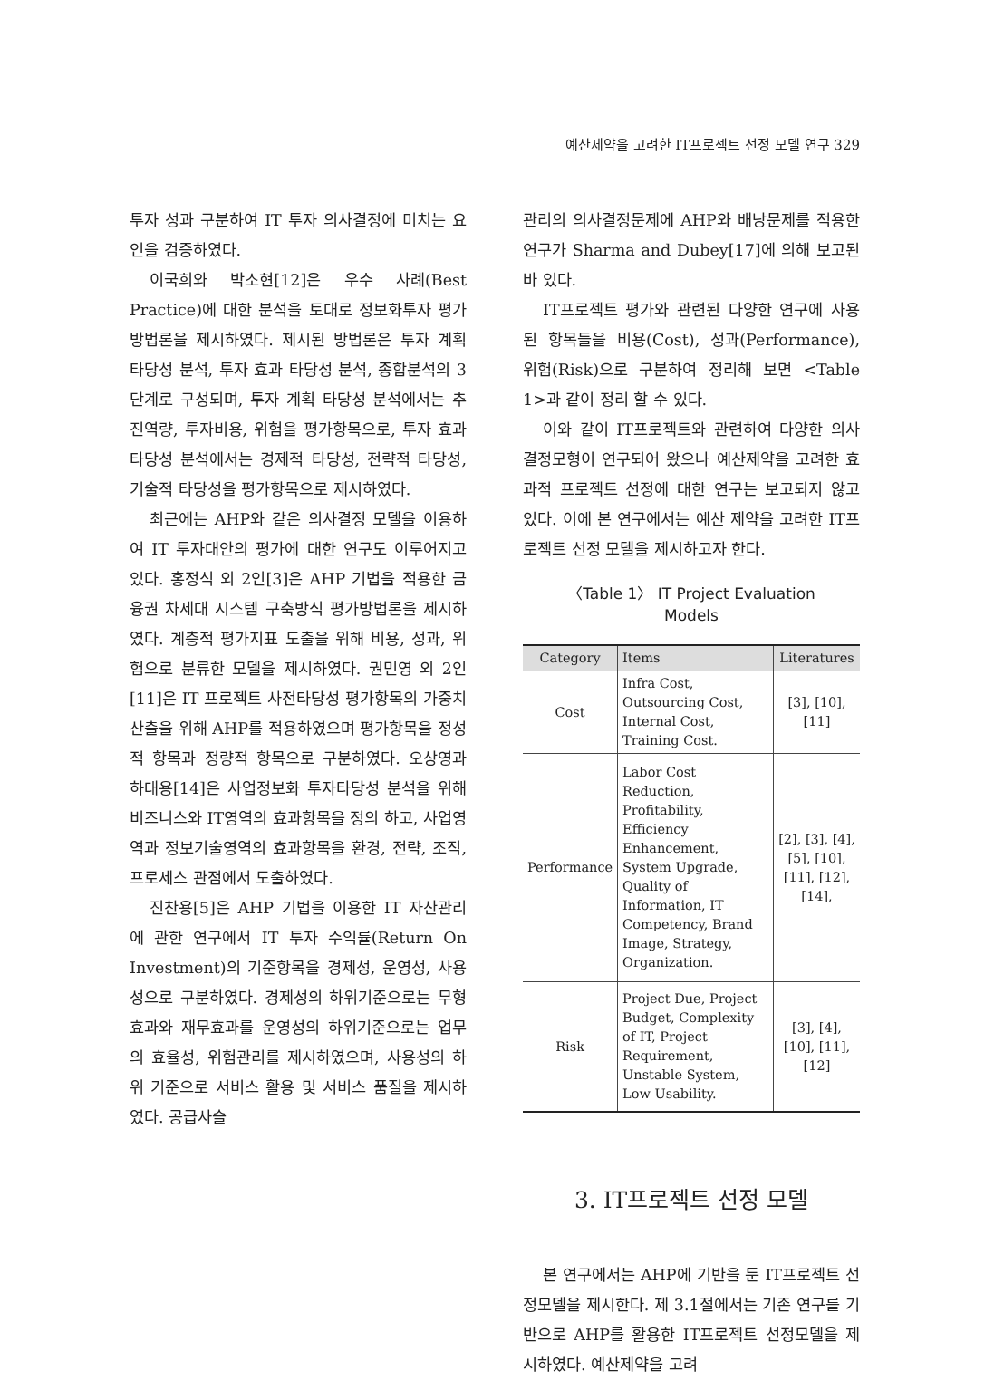예산제약을 고려한 IT프로젝트 선정 모델 연구 329
투자 성과 구분하여 IT 투자 의사결정에 미치는 요인을 검증하였다.
이국희와 박소현[12]은 우수 사례(Best Practice)에 대한 분석을 토대로 정보화투자 평가 방법론을 제시하였다. 제시된 방법론은 투자 계획 타당성 분석, 투자 효과 타당성 분석, 종합분석의 3단계로 구성되며, 투자 계획 타당성 분석에서는 추진역량, 투자비용, 위험을 평가항목으로, 투자 효과 타당성 분석에서는 경제적 타당성, 전략적 타당성, 기술적 타당성을 평가항목으로 제시하였다.
최근에는 AHP와 같은 의사결정 모델을 이용하여 IT 투자대안의 평가에 대한 연구도 이루어지고 있다. 홍정식 외 2인[3]은 AHP 기법을 적용한 금융권 차세대 시스템 구축방식 평가방법론을 제시하였다. 계층적 평가지표 도출을 위해 비용, 성과, 위험으로 분류한 모델을 제시하였다. 권민영 외 2인[11]은 IT 프로젝트 사전타당성 평가항목의 가중치 산출을 위해 AHP를 적용하였으며 평가항목을 정성적 항목과 정량적 항목으로 구분하였다. 오상영과 하대용[14]은 사업정보화 투자타당성 분석을 위해 비즈니스와 IT영역의 효과항목을 정의 하고, 사업영역과 정보기술영역의 효과항목을 환경, 전략, 조직, 프로세스 관점에서 도출하였다.
진찬용[5]은 AHP 기법을 이용한 IT 자산관리에 관한 연구에서 IT 투자 수익률(Return On Investment)의 기준항목을 경제성, 운영성, 사용성으로 구분하였다. 경제성의 하위기준으로는 무형효과와 재무효과를 운영성의 하위기준으로는 업무의 효율성, 위험관리를 제시하였으며, 사용성의 하위 기준으로 서비스 활용 및 서비스 품질을 제시하였다. 공급사슬
관리의 의사결정문제에 AHP와 배낭문제를 적용한 연구가 Sharma and Dubey[17]에 의해 보고된 바 있다.
IT프로젝트 평가와 관련된 다양한 연구에 사용된 항목들을 비용(Cost), 성과(Performance), 위험(Risk)으로 구분하여 정리해 보면 <Table 1>과 같이 정리 할 수 있다.
이와 같이 IT프로젝트와 관련하여 다양한 의사결정모형이 연구되어 왔으나 예산제약을 고려한 효과적 프로젝트 선정에 대한 연구는 보고되지 않고 있다. 이에 본 연구에서는 예산 제약을 고려한 IT프로젝트 선정 모델을 제시하고자 한다.
〈Table 1〉 IT Project Evaluation
Models
| Category | Items | Literatures |
| --- | --- | --- |
| Cost | Infra Cost, Outsourcing Cost, Internal Cost, Training Cost. | [3], [10], [11] |
| Performance | Labor Cost Reduction, Profitability, Efficiency Enhancement, System Upgrade, Quality of Information, IT Competency, Brand Image, Strategy, Organization. | [2], [3], [4], [5], [10], [11], [12], [14], |
| Risk | Project Due, Project Budget, Complexity of IT, Project Requirement, Unstable System, Low Usability. | [3], [4], [10], [11], [12] |
3. IT프로젝트 선정 모델
본 연구에서는 AHP에 기반을 둔 IT프로젝트 선정모델을 제시한다. 제 3.1절에서는 기존 연구를 기반으로 AHP를 활용한 IT프로젝트 선정모델을 제시하였다. 예산제약을 고려